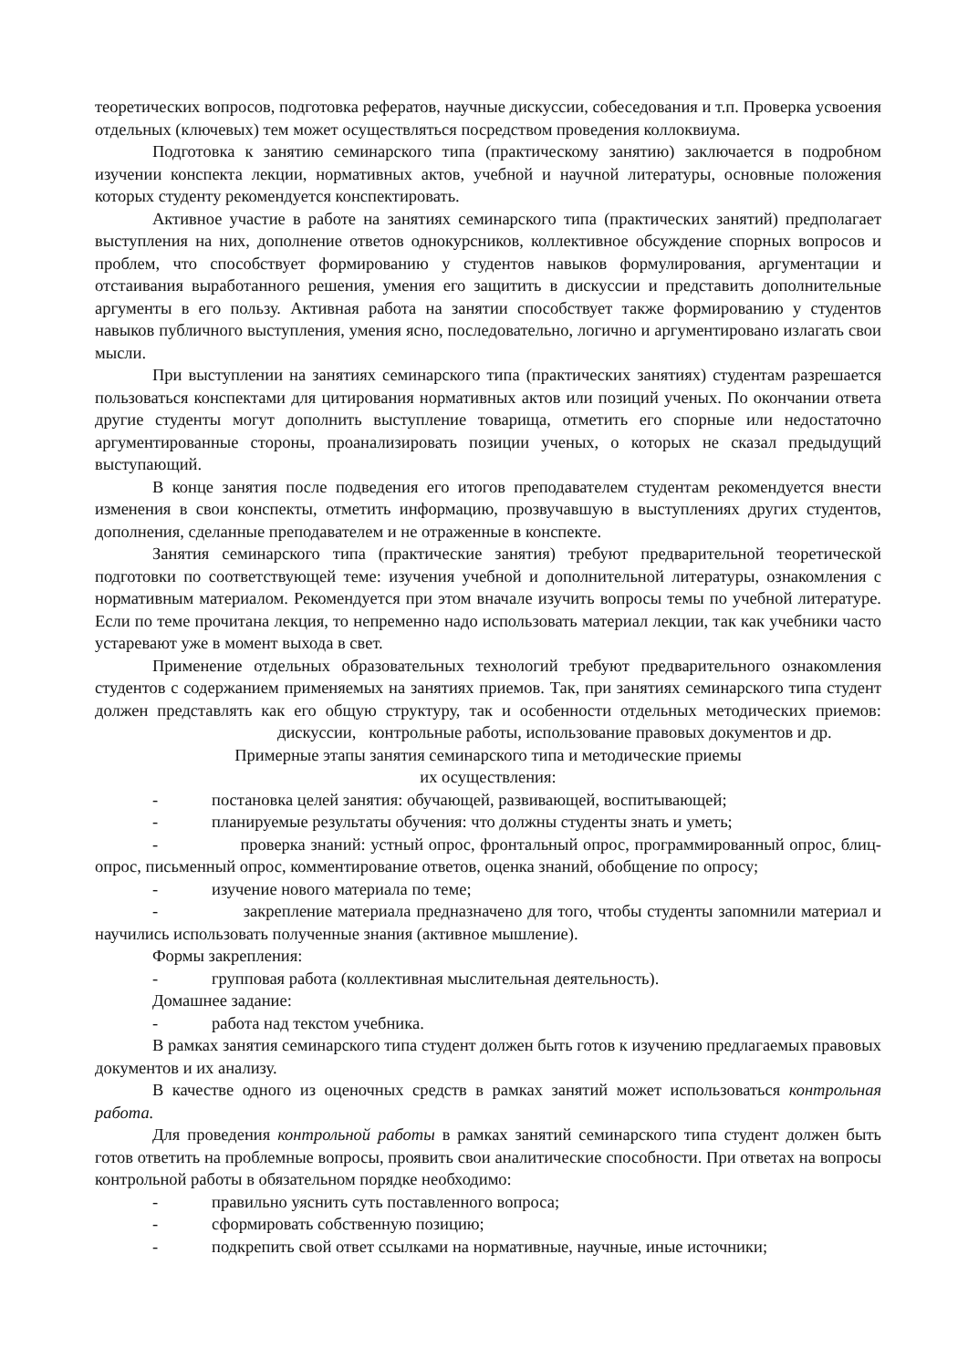теоретических вопросов, подготовка рефератов, научные дискуссии, собеседования и т.п. Проверка усвоения отдельных (ключевых) тем может осуществляться посредством проведения коллоквиума.
Подготовка к занятию семинарского типа (практическому занятию) заключается в подробном изучении конспекта лекции, нормативных актов, учебной и научной литературы, основные положения которых студенту рекомендуется конспектировать.
Активное участие в работе на занятиях семинарского типа (практических занятий) предполагает выступления на них, дополнение ответов однокурсников, коллективное обсуждение спорных вопросов и проблем, что способствует формированию у студентов навыков формулирования, аргументации и отстаивания выработанного решения, умения его защитить в дискуссии и представить дополнительные аргументы в его пользу. Активная работа на занятии способствует также формированию у студентов навыков публичного выступления, умения ясно, последовательно, логично и аргументировано излагать свои мысли.
При выступлении на занятиях семинарского типа (практических занятиях) студентам разрешается пользоваться конспектами для цитирования нормативных актов или позиций ученых. По окончании ответа другие студенты могут дополнить выступление товарища, отметить его спорные или недостаточно аргументированные стороны, проанализировать позиции ученых, о которых не сказал предыдущий выступающий.
В конце занятия после подведения его итогов преподавателем студентам рекомендуется внести изменения в свои конспекты, отметить информацию, прозвучавшую в выступлениях других студентов, дополнения, сделанные преподавателем и не отраженные в конспекте.
Занятия семинарского типа (практические занятия) требуют предварительной теоретической подготовки по соответствующей теме: изучения учебной и дополнительной литературы, ознакомления с нормативным материалом. Рекомендуется при этом вначале изучить вопросы темы по учебной литературе. Если по теме прочитана лекция, то непременно надо использовать материал лекции, так как учебники часто устаревают уже в момент выхода в свет.
Применение отдельных образовательных технологий требуют предварительного ознакомления студентов с содержанием применяемых на занятиях приемов. Так, при занятиях семинарского типа студент должен представлять как его общую структуру, так и особенности отдельных методических приемов: дискуссии, контрольные работы, использование правовых документов и др.
Примерные этапы занятия семинарского типа и методические приемы
их осуществления:
- постановка целей занятия: обучающей, развивающей, воспитывающей;
- планируемые результаты обучения: что должны студенты знать и уметь;
- проверка знаний: устный опрос, фронтальный опрос, программированный опрос, блиц-опрос, письменный опрос, комментирование ответов, оценка знаний, обобщение по опросу;
- изучение нового материала по теме;
- закрепление материала предназначено для того, чтобы студенты запомнили материал и научились использовать полученные знания (активное мышление).
Формы закрепления:
- групповая работа (коллективная мыслительная деятельность).
Домашнее задание:
- работа над текстом учебника.
В рамках занятия семинарского типа студент должен быть готов к изучению предлагаемых правовых документов и их анализу.
В качестве одного из оценочных средств в рамках занятий может использоваться контрольная работа.
Для проведения контрольной работы в рамках занятий семинарского типа студент должен быть готов ответить на проблемные вопросы, проявить свои аналитические способности. При ответах на вопросы контрольной работы в обязательном порядке необходимо:
- правильно уяснить суть поставленного вопроса;
- сформировать собственную позицию;
- подкрепить свой ответ ссылками на нормативные, научные, иные источники;